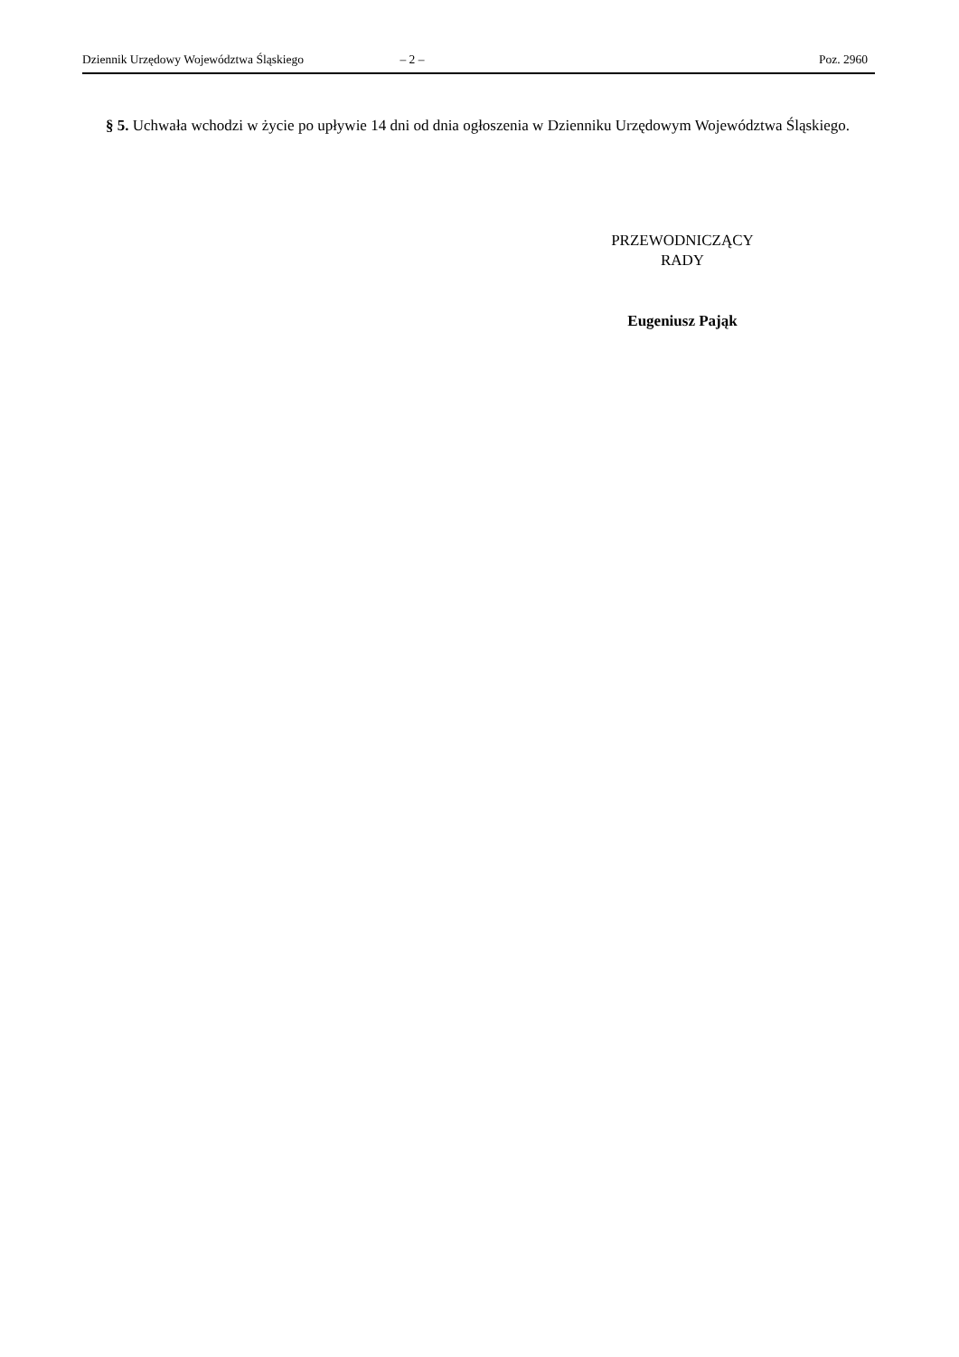Dziennik Urzędowy Województwa Śląskiego – 2 – Poz. 2960
§ 5. Uchwała wchodzi w życie po upływie 14 dni od dnia ogłoszenia w Dzienniku Urzędowym Województwa Śląskiego.
PRZEWODNICZĄCY
RADY
Eugeniusz Pająk